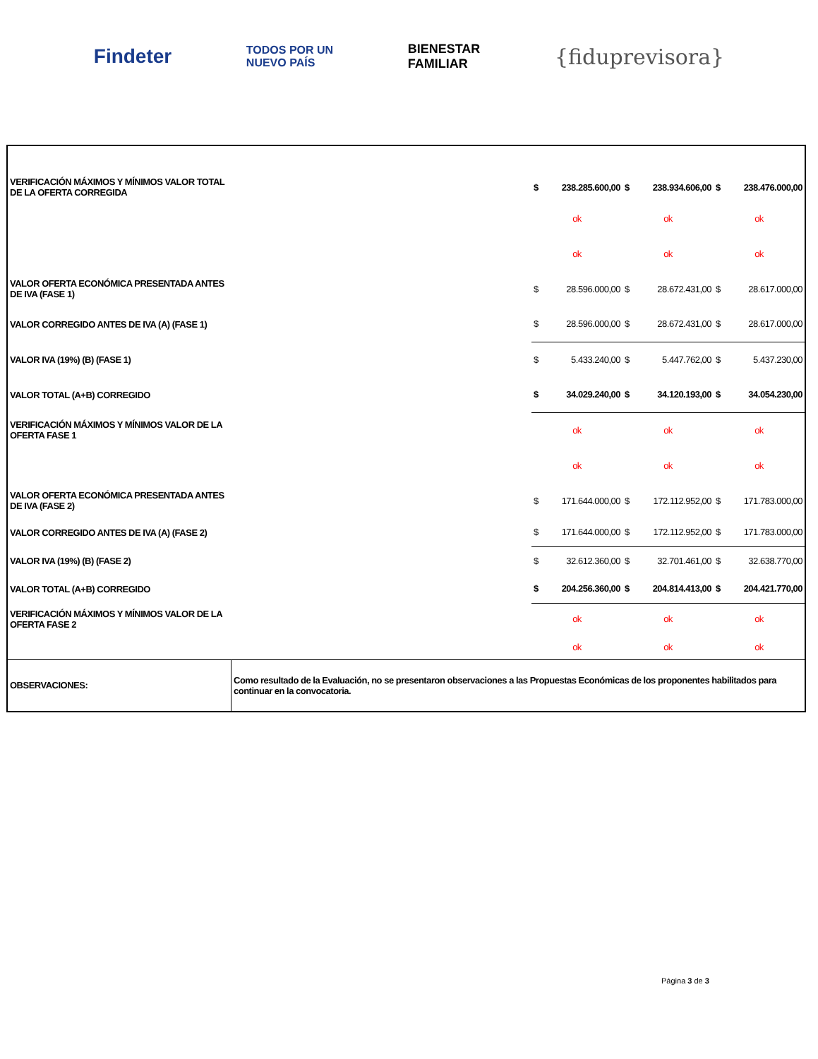Findeter TODOS POR UN
NUEVO PAÍS BIENESTAR
FAMILIAR {fiduprevisora}
| VERIFICACIÓN MÁXIMOS Y MÍNIMOS VALOR TOTAL DE LA OFERTA CORREGIDA | | $ | 238.285.600,00 | $ | 238.934.606,00 | $ | 238.476.000,00 |
| | | ok | | ok | | ok | |
| | | ok | | ok | | ok | |
| VALOR OFERTA ECONÓMICA PRESENTADA ANTES DE IVA (FASE 1) | | $ | 28.596.000,00 | $ | 28.672.431,00 | $ | 28.617.000,00 |
| VALOR CORREGIDO ANTES DE IVA (A) (FASE 1) | | $ | 28.596.000,00 | $ | 28.672.431,00 | $ | 28.617.000,00 |
| VALOR IVA (19%) (B) (FASE 1) | | $ | 5.433.240,00 | $ | 5.447.762,00 | $ | 5.437.230,00 |
| VALOR TOTAL (A+B) CORREGIDO | | $ | 34.029.240,00 | $ | 34.120.193,00 | $ | 34.054.230,00 |
| VERIFICACIÓN MÁXIMOS Y MÍNIMOS VALOR DE LA OFERTA FASE 1 | | ok | | ok | | ok | |
| | | ok | | ok | | ok | |
| VALOR OFERTA ECONÓMICA PRESENTADA ANTES DE IVA (FASE 2) | | $ | 171.644.000,00 | $ | 172.112.952,00 | $ | 171.783.000,00 |
| VALOR CORREGIDO ANTES DE IVA (A) (FASE 2) | | $ | 171.644.000,00 | $ | 172.112.952,00 | $ | 171.783.000,00 |
| VALOR IVA (19%) (B) (FASE 2) | | $ | 32.612.360,00 | $ | 32.701.461,00 | $ | 32.638.770,00 |
| VALOR TOTAL (A+B) CORREGIDO | | $ | 204.256.360,00 | $ | 204.814.413,00 | $ | 204.421.770,00 |
| VERIFICACIÓN MÁXIMOS Y MÍNIMOS VALOR DE LA OFERTA FASE 2 | | ok | | ok | | ok | |
| | | ok | | ok | | ok | |
| OBSERVACIONES: | Como resultado de la Evaluación, no se presentaron observaciones a las Propuestas Económicas de los proponentes habilitados para continuar en la convocatoria. | | | | | | |
Página 3 de 3